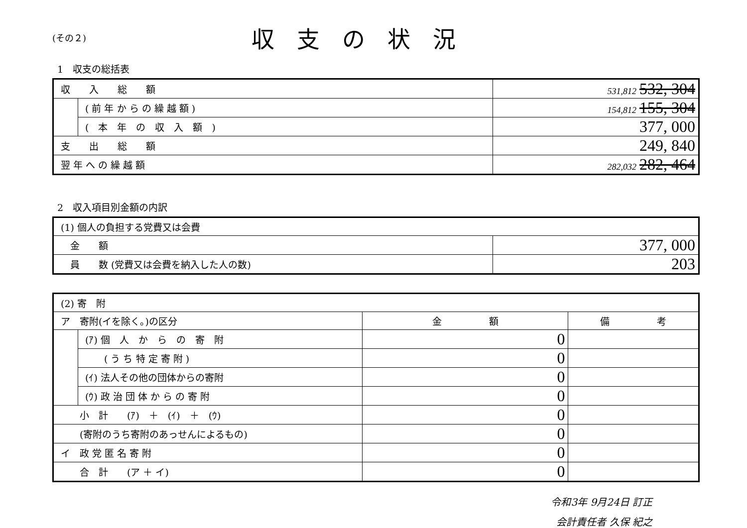(その２)
収支の状況
1　収支の総括表
| 収 入 総 額 | | 531,812 532, 304 |
| | ( 前 年 か ら の 繰 越 額 ) | 154,812 155, 304 |
| | ( 本 年 の 収 入 額 ) | 377, 000 |
| 支 出 総 額 | | 249, 840 |
| 翌 年 へ の 繰 越 額 | | 282,032 282, 464 |
2　収入項目別金額の内訳
| (1) 個人の負担する党費又は会費 | |
| 金 額 | 377, 000 |
| 員 数 (党費又は会費を納入した人の数) | 203 |
| (2) 寄 附 | | | |
| ア 寄附(イを除く。)の区分 | | 金 額 | 備 考 |
| | (ｱ) 個 人 か ら の 寄 附 | 0 | |
| | ( う ち 特 定 寄 附 ) | 0 | |
| | (ｲ) 法人その他の団体からの寄附 | 0 | |
| | (ｳ) 政 治 団 体 か ら の 寄 附 | 0 | |
| 小 計 (ｱ) ＋ (ｲ) ＋ (ｳ) | | 0 | |
| (寄附のうち寄附のあっせんによるもの) | | 0 | |
| イ 政 党 匿 名 寄 附 | | 0 | |
| 合 計 (ア ＋ イ) | | 0 | |
令和3年 9月24日 訂正
会計責任者 久保 紀之